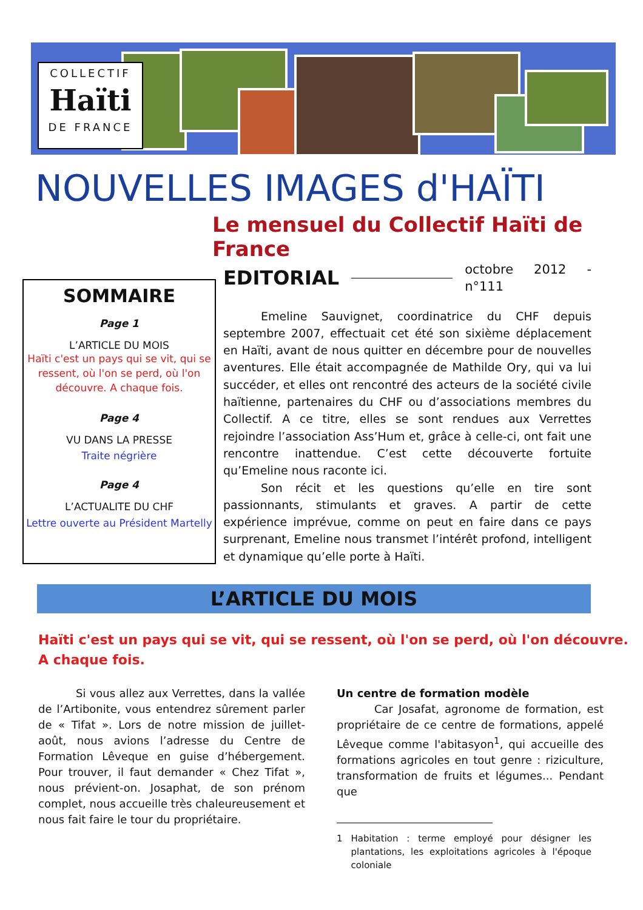COLLECTIF
Haïti
DE FRANCE
NOUVELLES IMAGES d'HAÏTI
Le mensuel du Collectif Haïti de France
SOMMAIRE
Page 1
L’ARTICLE DU MOIS
Haïti c'est un pays qui se vit, qui se ressent, où l'on se perd, où l'on découvre. A chaque fois.
Page 4
VU DANS LA PRESSE
Traite négrière
Page 4
L’ACTUALITE DU CHF
Lettre ouverte au Président Martelly
EDITORIAL octobre 2012 - n°111
Emeline Sauvignet, coordinatrice du CHF depuis septembre 2007, effectuait cet été son sixième déplacement en Haïti, avant de nous quitter en décembre pour de nouvelles aventures. Elle était accompagnée de Mathilde Ory, qui va lui succéder, et elles ont rencontré des acteurs de la société civile haïtienne, partenaires du CHF ou d’associations membres du Collectif. A ce titre, elles se sont rendues aux Verrettes rejoindre l’association Ass’Hum et, grâce à celle-ci, ont fait une rencontre inattendue. C’est cette découverte fortuite qu’Emeline nous raconte ici.
Son récit et les questions qu’elle en tire sont passionnants, stimulants et graves. A partir de cette expérience imprévue, comme on peut en faire dans ce pays surprenant, Emeline nous transmet l’intérêt profond, intelligent et dynamique qu’elle porte à Haïti.
L’ARTICLE DU MOIS
Haïti c'est un pays qui se vit, qui se ressent, où l'on se perd, où l'on découvre.
A chaque fois.
Si vous allez aux Verrettes, dans la vallée de l’Artibonite, vous entendrez sûrement parler de « Tifat ». Lors de notre mission de juillet-août, nous avions l’adresse du Centre de Formation Lêveque en guise d’hébergement. Pour trouver, il faut demander « Chez Tifat », nous prévient-on. Josaphat, de son prénom complet, nous accueille très chaleureusement et nous fait faire le tour du propriétaire.
Un centre de formation modèle
Car Josafat, agronome de formation, est propriétaire de ce centre de formations, appelé Lêveque comme l'abitasyon<sup>1</sup>, qui accueille des formations agricoles en tout genre : riziculture, transformation de fruits et légumes... Pendant que
1 Habitation : terme employé pour désigner les plantations, les exploitations agricoles à l'époque coloniale